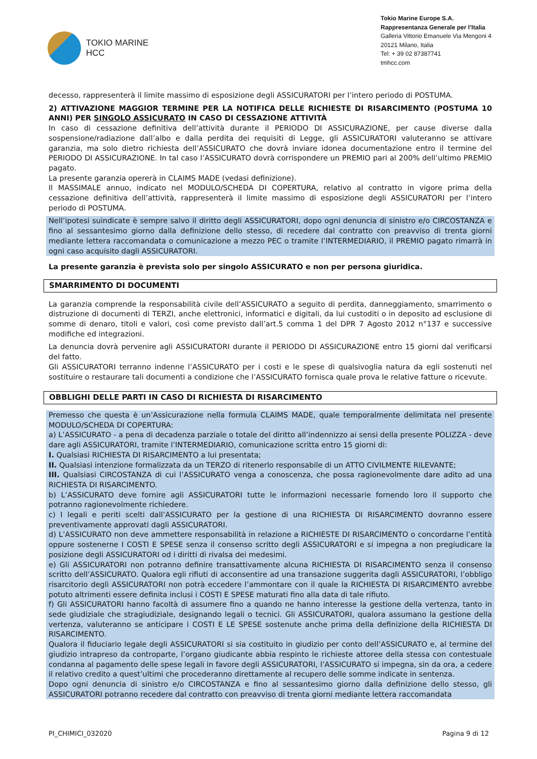TOKIO MARINE
HCC
Tokio Marine Europe S.A.
Rappresentanza Generale per l’Italia
Galleria Vittorio Emanuele Via Mengoni 4
20121 Milano, Italia
Tel: + 39 02 87387741
tmhcc.com
decesso, rappresenterà il limite massimo di esposizione degli ASSICURATORI per l’intero periodo di POSTUMA.
2) ATTIVAZIONE MAGGIOR TERMINE PER LA NOTIFICA DELLE RICHIESTE DI RISARCIMENTO (POSTUMA 10 ANNI) PER SINGOLO ASSICURATO IN CASO DI CESSAZIONE ATTIVITÀ
In caso di cessazione definitiva dell’attività durante il PERIODO DI ASSICURAZIONE, per cause diverse dalla sospensione/radiazione dall’albo e dalla perdita dei requisiti di Legge, gli ASSICURATORI valuteranno se attivare garanzia, ma solo dietro richiesta dell’ASSICURATO che dovrà inviare idonea documentazione entro il termine del PERIODO DI ASSICURAZIONE. In tal caso l’ASSICURATO dovrà corrispondere un PREMIO pari al 200% dell’ultimo PREMIO pagato.
La presente garanzia opererà in CLAIMS MADE (vedasi definizione).
Il MASSIMALE annuo, indicato nel MODULO/SCHEDA DI COPERTURA, relativo al contratto in vigore prima della cessazione definitiva dell’attività, rappresenterà il limite massimo di esposizione degli ASSICURATORI per l’intero periodo di POSTUMA.
Nell’ipotesi suindicate è sempre salvo il diritto degli ASSICURATORI, dopo ogni denuncia di sinistro e/o CIRCOSTANZA e fino al sessantesimo giorno dalla definizione dello stesso, di recedere dal contratto con preavviso di trenta giorni mediante lettera raccomandata o comunicazione a mezzo PEC o tramite l’INTERMEDIARIO, il PREMIO pagato rimarrà in ogni caso acquisito dagli ASSICURATORI.
La presente garanzia è prevista solo per singolo ASSICURATO e non per persona giuridica.
SMARRIMENTO DI DOCUMENTI
La garanzia comprende la responsabilità civile dell’ASSICURATO a seguito di perdita, danneggiamento, smarrimento o distruzione di documenti di TERZI, anche elettronici, informatici e digitali, da lui custoditi o in deposito ad esclusione di somme di denaro, titoli e valori, così come previsto dall’art.5 comma 1 del DPR 7 Agosto 2012 n°137 e successive modifiche ed integrazioni.
La denuncia dovrà pervenire agli ASSICURATORI durante il PERIODO DI ASSICURAZIONE entro 15 giorni dal verificarsi del fatto.
Gli ASSICURATORI terranno indenne l’ASSICURATO per i costi e le spese di qualsivoglia natura da egli sostenuti nel sostituire o restaurare tali documenti a condizione che l’ASSICURATO fornisca quale prova le relative fatture o ricevute.
OBBLIGHI DELLE PARTI IN CASO DI RICHIESTA DI RISARCIMENTO
Premesso che questa è un’Assicurazione nella formula CLAIMS MADE, quale temporalmente delimitata nel presente MODULO/SCHEDA DI COPERTURA:
a) L’ASSICURATO - a pena di decadenza parziale o totale del diritto all’indennizzo ai sensi della presente POLIZZA - deve dare agli ASSICURATORI, tramite l’INTERMEDIARIO, comunicazione scritta entro 15 giorni di:
I. Qualsiasi RICHIESTA DI RISARCIMENTO a lui presentata;
II. Qualsiasi intenzione formalizzata da un TERZO di ritenerlo responsabile di un ATTO CIVILMENTE RILEVANTE;
III. Qualsiasi CIRCOSTANZA di cui l’ASSICURATO venga a conoscenza, che possa ragionevolmente dare adito ad una RICHIESTA DI RISARCIMENTO.
b) L’ASSICURATO deve fornire agli ASSICURATORI tutte le informazioni necessarie fornendo loro il supporto che potranno ragionevolmente richiedere.
c) I legali e periti scelti dall’ASSICURATO per la gestione di una RICHIESTA DI RISARCIMENTO dovranno essere preventivamente approvati dagli ASSICURATORI.
d) L’ASSICURATO non deve ammettere responsabilità in relazione a RICHIESTE DI RISARCIMENTO o concordarne l’entità oppure sostenerne I COSTI E SPESE senza il consenso scritto degli ASSICURATORI e si impegna a non pregiudicare la posizione degli ASSICURATORI od i diritti di rivalsa dei medesimi.
e) Gli ASSICURATORI non potranno definire transattivamente alcuna RICHIESTA DI RISARCIMENTO senza il consenso scritto dell’ASSICURATO. Qualora egli rifiuti di acconsentire ad una transazione suggerita dagli ASSICURATORI, l’obbligo risarcitorio degli ASSICURATORI non potrà eccedere l’ammontare con il quale la RICHIESTA DI RISARCIMENTO avrebbe potuto altrimenti essere definita inclusi i COSTI E SPESE maturati fino alla data di tale rifiuto.
f) Gli ASSICURATORI hanno facoltà di assumere fino a quando ne hanno interesse la gestione della vertenza, tanto in sede giudiziale che stragiudiziale, designando legali o tecnici. Gli ASSICURATORI, qualora assumano la gestione della vertenza, valuteranno se anticipare i COSTI E LE SPESE sostenute anche prima della definizione della RICHIESTA DI RISARCIMENTO.
Qualora il fiduciario legale degli ASSICURATORI si sia costituito in giudizio per conto dell’ASSICURATO e, al termine del giudizio intrapreso da controparte, l’organo giudicante abbia respinto le richieste attoree della stessa con contestuale condanna al pagamento delle spese legali in favore degli ASSICURATORI, l’ASSICURATO si impegna, sin da ora, a cedere il relativo credito a quest’ultimi che procederanno direttamente al recupero delle somme indicate in sentenza.
Dopo ogni denuncia di sinistro e/o CIRCOSTANZA e fino al sessantesimo giorno dalla definizione dello stesso, gli ASSICURATORI potranno recedere dal contratto con preavviso di trenta giorni mediante lettera raccomandata
PI_CHIMICI_032020 Pagina 9 di 12